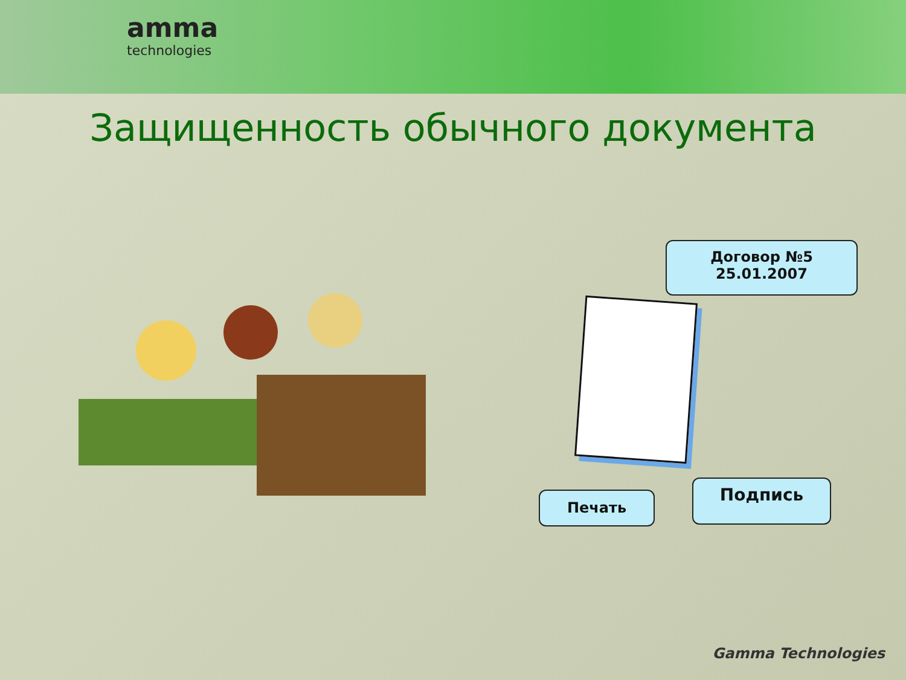amma
technologies
Защищенность обычного документа
Договор №5
25.01.2007
Печать
Подпись
Gamma Technologies